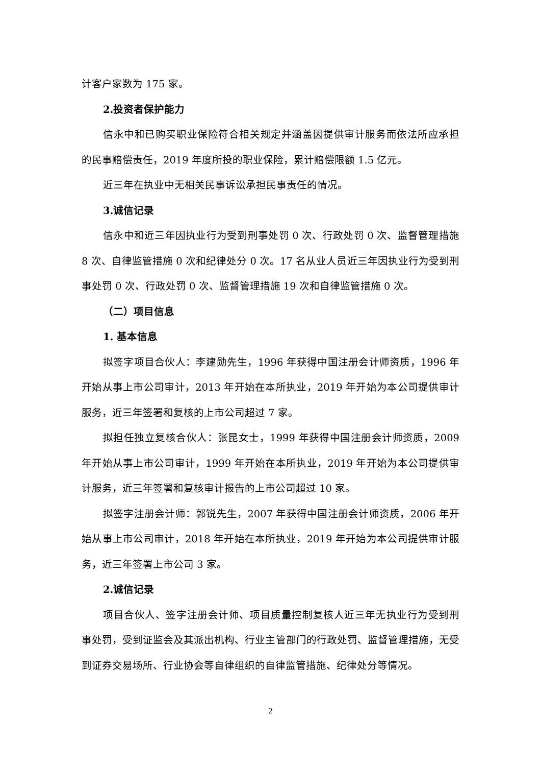计客户家数为 175 家。
2.投资者保护能力
信永中和已购买职业保险符合相关规定并涵盖因提供审计服务而依法所应承担的民事赔偿责任，2019 年度所投的职业保险，累计赔偿限额 1.5 亿元。
近三年在执业中无相关民事诉讼承担民事责任的情况。
3.诚信记录
信永中和近三年因执业行为受到刑事处罚 0 次、行政处罚 0 次、监督管理措施 8 次、自律监管措施 0 次和纪律处分 0 次。17 名从业人员近三年因执业行为受到刑事处罚 0 次、行政处罚 0 次、监督管理措施 19 次和自律监管措施 0 次。
（二）项目信息
1. 基本信息
拟签字项目合伙人：李建勋先生，1996 年获得中国注册会计师资质，1996 年开始从事上市公司审计，2013 年开始在本所执业，2019 年开始为本公司提供审计服务，近三年签署和复核的上市公司超过 7 家。
拟担任独立复核合伙人：张昆女士，1999 年获得中国注册会计师资质，2009 年开始从事上市公司审计，1999 年开始在本所执业，2019 年开始为本公司提供审计服务，近三年签署和复核审计报告的上市公司超过 10 家。
拟签字注册会计师：郭锐先生，2007 年获得中国注册会计师资质，2006 年开始从事上市公司审计，2018 年开始在本所执业，2019 年开始为本公司提供审计服务，近三年签署上市公司 3 家。
2.诚信记录
项目合伙人、签字注册会计师、项目质量控制复核人近三年无执业行为受到刑事处罚，受到证监会及其派出机构、行业主管部门的行政处罚、监督管理措施，无受到证券交易场所、行业协会等自律组织的自律监管措施、纪律处分等情况。
2